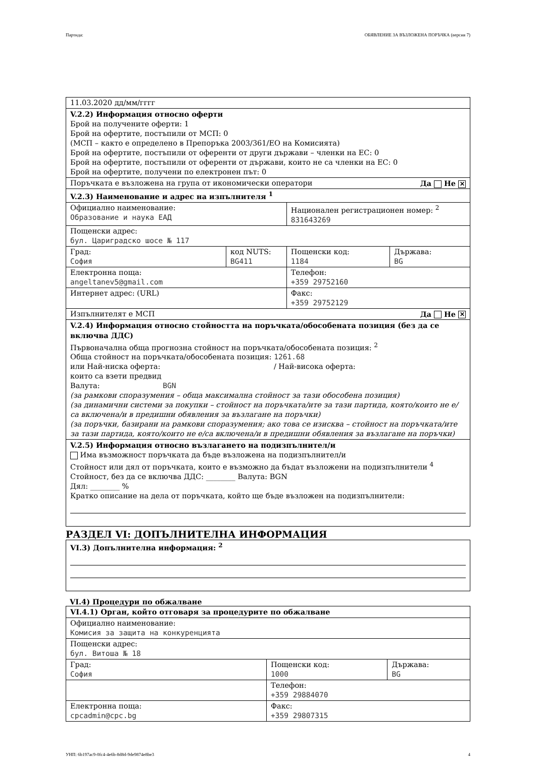Партида: ОБЯВЛЕНИЕ ЗА ВЪЗЛОЖЕНА ПОРЪЧКА (версия 7)
| 11.03.2020 дд/мм/гггг | | | |
| V.2.2) Информация относно оферти Брой на получените оферти: 1 Брой на офертите, постъпили от МСП: 0 (МСП – както е определено в Препоръка 2003/361/ЕО на Комисията) Брой на офертите, постъпили от оференти от други държави – членки на ЕС: 0 Брой на офертите, постъпили от оференти от държави, които не са членки на ЕС: 0 Брой на офертите, получени по електронен път: 0 | | | |
| Поръчката е възложена на група от икономически оператори Да Не ✕ | | | |
| V.2.3) Наименование и адрес на изпълнителя <sup>1</sup> | | | |
| Официално наименование: Образование и наука ЕАД | | Национален регистрационен номер: <sup>2</sup> 831643269 | |
| Пощенски адрес: бул. Цариградско шосе № 117 | | | |
| Град: София | код NUTS: BG411 | Пощенски код: 1184 | Държава: BG |
| Електронна поща: angeltanev5@gmail.com | | Телефон: +359 29752160 | |
| Интернет адрес: (URL) | | Факс: +359 29752129 | |
| Изпълнителят е МСП Да Не ✕ | | | |
| V.2.4) Информация относно стойността на поръчката/обособената позиция (без да се включва ДДС) Първоначална обща прогнозна стойност на поръчката/обособената позиция: <sup>2</sup> Обща стойност на поръчката/обособената позиция: 1261.68 или Най-ниска оферта: / Най-висока оферта: които са взети предвид Валута: BGN (за рамкови споразумения – обща максимална стойност за тази обособена позиция) (за динамични системи за покупки – стойност на поръчката/ите за тази партида, която/които не е/са включена/и в предишни обявления за възлагане на поръчки) (за поръчки, базирани на рамкови споразумения; ако това се изисква – стойност на поръчката/ите за тази партида, която/които не е/са включена/и в предишни обявления за възлагане на поръчки) | | | |
| V.2.5) Информация относно възлагането на подизпълнител/и Има възможност поръчката да бъде възложена на подизпълнител/и Стойност или дял от поръчката, които е възможно да бъдат възложени на подизпълнители <sup>4</sup> Стойност, без да се включва ДДС: ________ Валута: BGN Дял: ________ % Кратко описание на дела от поръчката, който ще бъде възложен на подизпълнители: | | | |
РАЗДЕЛ VI: ДОПЪЛНИТЕЛНА ИНФОРМАЦИЯ
| VI.3) Допълнителна информация: <sup>2</sup> |
VI.4) Процедури по обжалване
| VI.4.1) Орган, който отговаря за процедурите по обжалване | | |
| Официално наименование: Комисия за защита на конкуренцията | | |
| Пощенски адрес: бул. Витоша № 18 | | |
| Град: София | Пощенски код: 1000 | Държава: BG |
| | Телефон: +359 29884070 | |
| Електронна поща: cpcadmin@cpc.bg | Факс: +359 29807315 | |
УНП: 6b197ac9-0fc4-4e6b-8d8d-9de9874e8be3 4